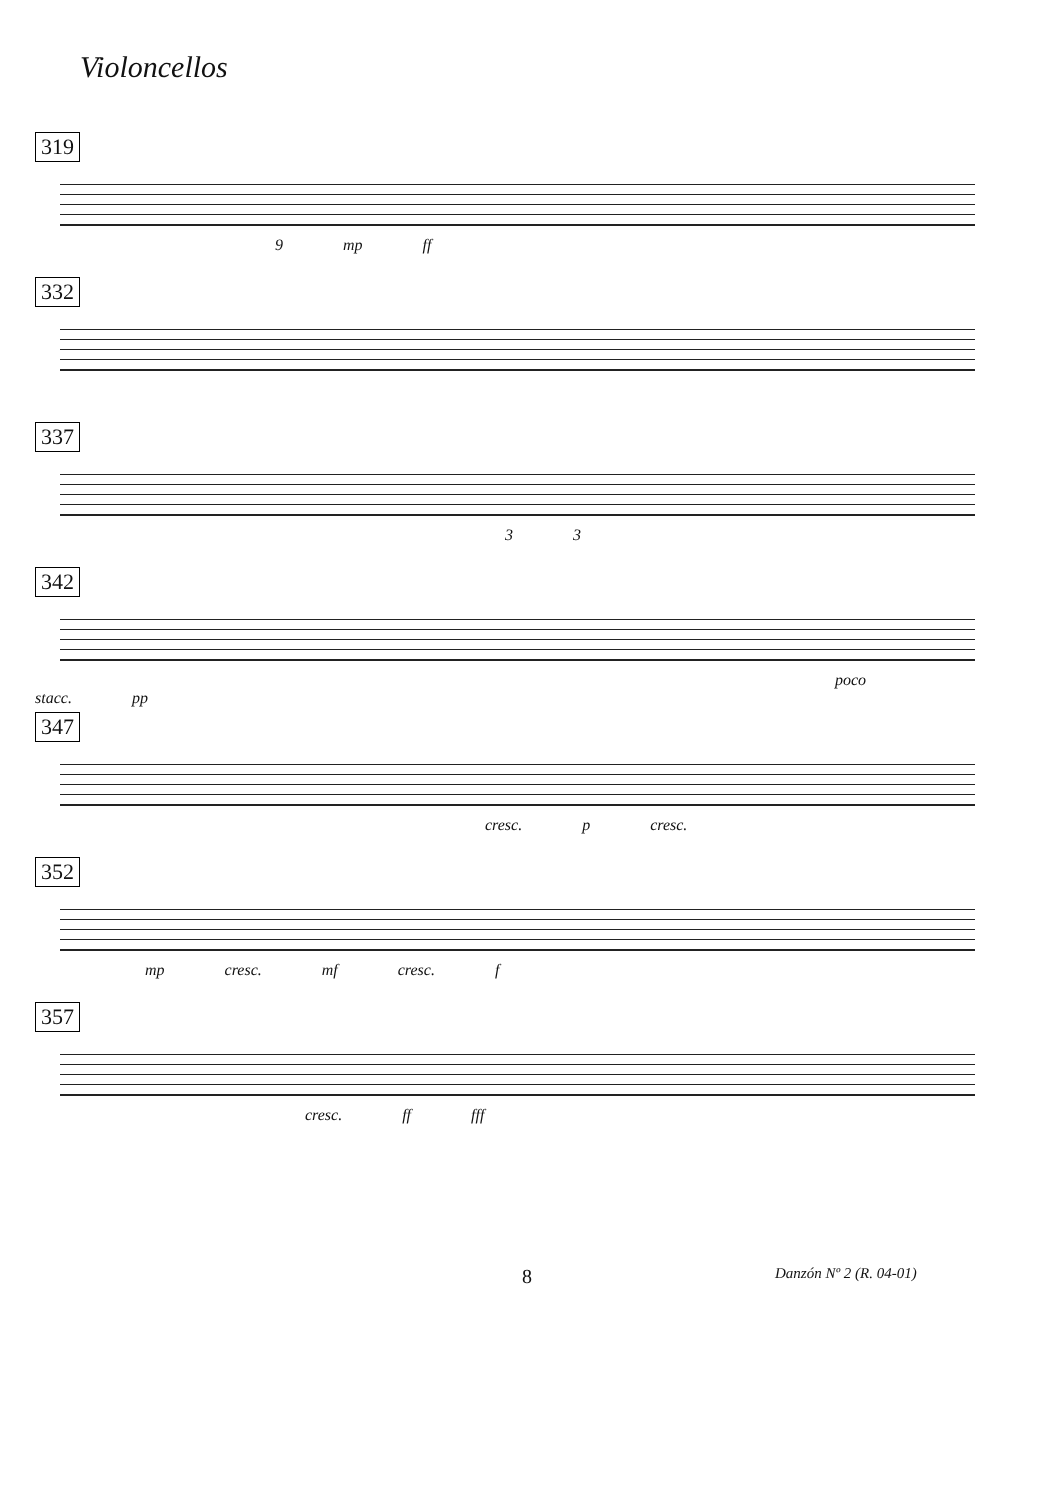Violoncellos
319
9 mp ff
332
337
3 3
342
poco stacc. pp
347
cresc. p cresc.
352
mp cresc. mf cresc. f
357
cresc. ff fff
8 Danzón Nº 2 (R. 04-01)